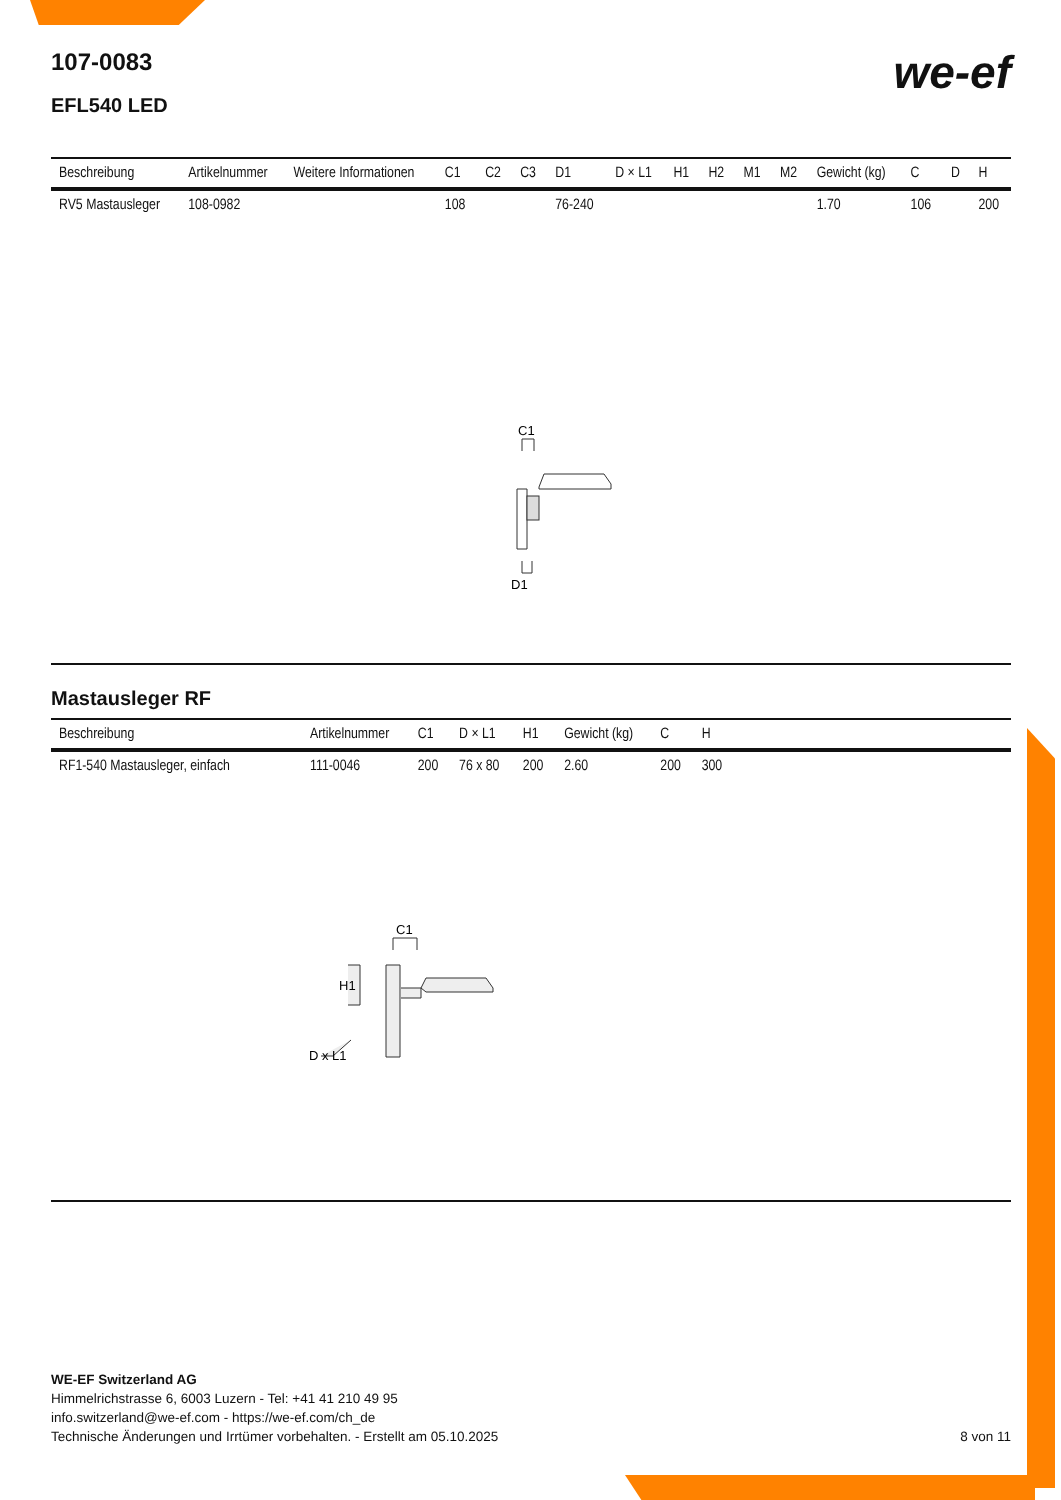107-0083
EFL540 LED
we-ef
| Beschreibung | Artikelnummer | Weitere Informationen | C1 | C2 | C3 | D1 | D × L1 | H1 | H2 | M1 | M2 | Gewicht (kg) | C | D | H |
| --- | --- | --- | --- | --- | --- | --- | --- | --- | --- | --- | --- | --- | --- | --- | --- |
| RV5 Mastausleger | 108-0982 | | 108 | | | 76-240 | | | | | | 1.70 | 106 | | 200 |
C1
D1
Mastausleger RF
| Beschreibung | Artikelnummer | C1 | D × L1 | H1 | Gewicht (kg) | C | H | |
| --- | --- | --- | --- | --- | --- | --- | --- | --- |
| RF1-540 Mastausleger, einfach | 111-0046 | 200 | 76 x 80 | 200 | 2.60 | 200 | 300 | |
C1
H1
D x L1
WE-EF Switzerland AG
Himmelrichstrasse 6, 6003 Luzern - Tel: +41 41 210 49 95
info.switzerland@we-ef.com - https://we-ef.com/ch_de
Technische Änderungen und Irrtümer vorbehalten. - Erstellt am 05.10.2025 8 von 11